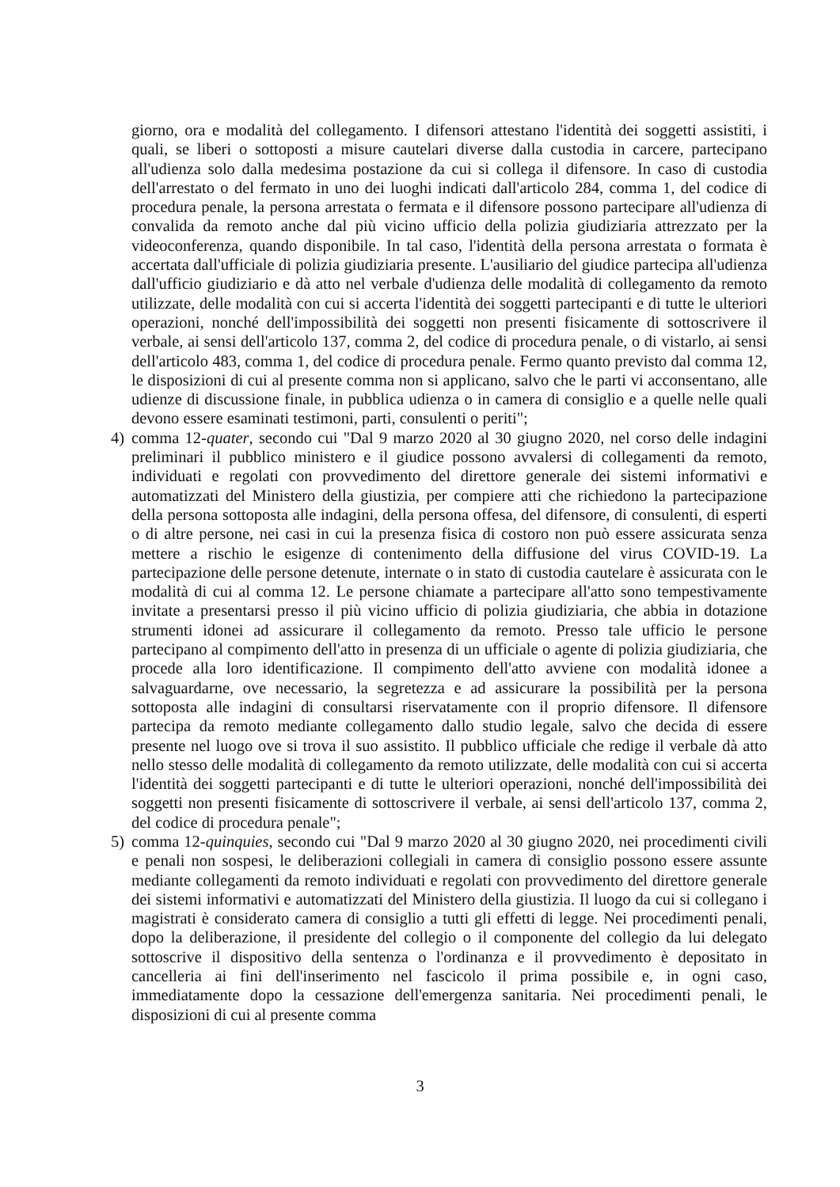giorno, ora e modalità del collegamento. I difensori attestano l'identità dei soggetti assistiti, i quali, se liberi o sottoposti a misure cautelari diverse dalla custodia in carcere, partecipano all'udienza solo dalla medesima postazione da cui si collega il difensore. In caso di custodia dell'arrestato o del fermato in uno dei luoghi indicati dall'articolo 284, comma 1, del codice di procedura penale, la persona arrestata o fermata e il difensore possono partecipare all'udienza di convalida da remoto anche dal più vicino ufficio della polizia giudiziaria attrezzato per la videoconferenza, quando disponibile. In tal caso, l'identità della persona arrestata o formata è accertata dall'ufficiale di polizia giudiziaria presente. L'ausiliario del giudice partecipa all'udienza dall'ufficio giudiziario e dà atto nel verbale d'udienza delle modalità di collegamento da remoto utilizzate, delle modalità con cui si accerta l'identità dei soggetti partecipanti e di tutte le ulteriori operazioni, nonché dell'impossibilità dei soggetti non presenti fisicamente di sottoscrivere il verbale, ai sensi dell'articolo 137, comma 2, del codice di procedura penale, o di vistarlo, ai sensi dell'articolo 483, comma 1, del codice di procedura penale. Fermo quanto previsto dal comma 12, le disposizioni di cui al presente comma non si applicano, salvo che le parti vi acconsentano, alle udienze di discussione finale, in pubblica udienza o in camera di consiglio e a quelle nelle quali devono essere esaminati testimoni, parti, consulenti o periti";
4) comma 12-quater, secondo cui "Dal 9 marzo 2020 al 30 giugno 2020, nel corso delle indagini preliminari il pubblico ministero e il giudice possono avvalersi di collegamenti da remoto, individuati e regolati con provvedimento del direttore generale dei sistemi informativi e automatizzati del Ministero della giustizia, per compiere atti che richiedono la partecipazione della persona sottoposta alle indagini, della persona offesa, del difensore, di consulenti, di esperti o di altre persone, nei casi in cui la presenza fisica di costoro non può essere assicurata senza mettere a rischio le esigenze di contenimento della diffusione del virus COVID-19. La partecipazione delle persone detenute, internate o in stato di custodia cautelare è assicurata con le modalità di cui al comma 12. Le persone chiamate a partecipare all'atto sono tempestivamente invitate a presentarsi presso il più vicino ufficio di polizia giudiziaria, che abbia in dotazione strumenti idonei ad assicurare il collegamento da remoto. Presso tale ufficio le persone partecipano al compimento dell'atto in presenza di un ufficiale o agente di polizia giudiziaria, che procede alla loro identificazione. Il compimento dell'atto avviene con modalità idonee a salvaguardarne, ove necessario, la segretezza e ad assicurare la possibilità per la persona sottoposta alle indagini di consultarsi riservatamente con il proprio difensore. Il difensore partecipa da remoto mediante collegamento dallo studio legale, salvo che decida di essere presente nel luogo ove si trova il suo assistito. Il pubblico ufficiale che redige il verbale dà atto nello stesso delle modalità di collegamento da remoto utilizzate, delle modalità con cui si accerta l'identità dei soggetti partecipanti e di tutte le ulteriori operazioni, nonché dell'impossibilità dei soggetti non presenti fisicamente di sottoscrivere il verbale, ai sensi dell'articolo 137, comma 2, del codice di procedura penale";
5) comma 12-quinquies, secondo cui "Dal 9 marzo 2020 al 30 giugno 2020, nei procedimenti civili e penali non sospesi, le deliberazioni collegiali in camera di consiglio possono essere assunte mediante collegamenti da remoto individuati e regolati con provvedimento del direttore generale dei sistemi informativi e automatizzati del Ministero della giustizia. Il luogo da cui si collegano i magistrati è considerato camera di consiglio a tutti gli effetti di legge. Nei procedimenti penali, dopo la deliberazione, il presidente del collegio o il componente del collegio da lui delegato sottoscrive il dispositivo della sentenza o l'ordinanza e il provvedimento è depositato in cancelleria ai fini dell'inserimento nel fascicolo il prima possibile e, in ogni caso, immediatamente dopo la cessazione dell'emergenza sanitaria. Nei procedimenti penali, le disposizioni di cui al presente comma
3